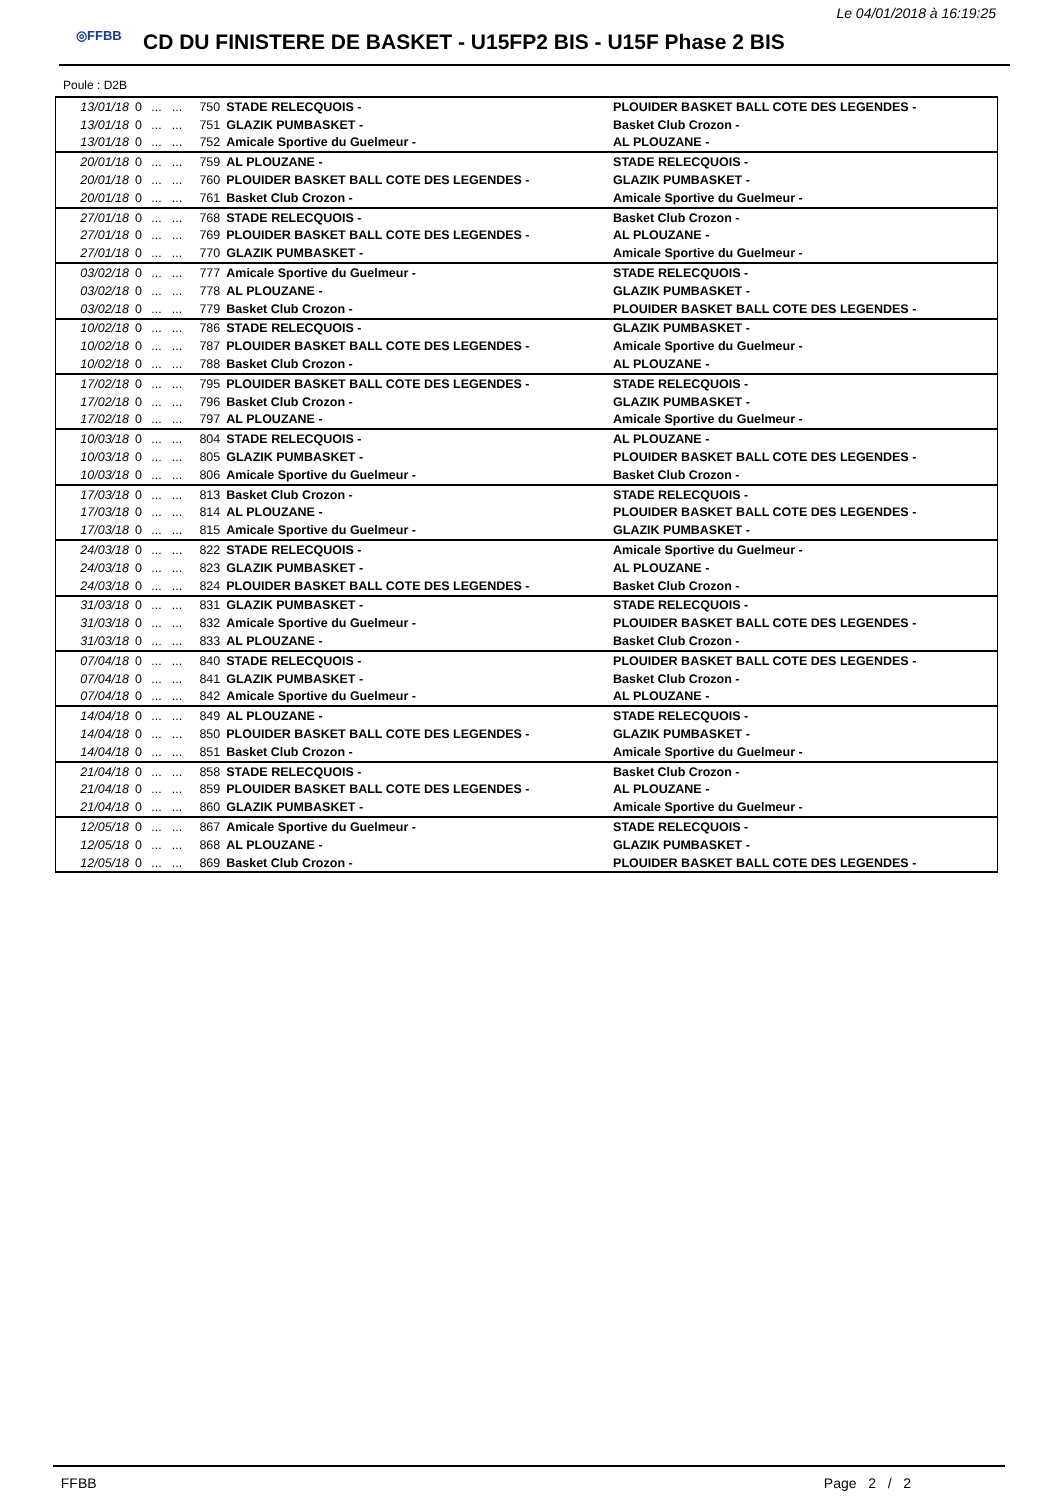Le 04/01/2018 à 16:19:25
◎FFBB
CD DU FINISTERE DE BASKET - U15FP2 BIS - U15F Phase 2 BIS
Poule : D2B
| 13/01/18 | 0 | ... | ... | 750 | STADE RELECQUOIS - | PLOUIDER BASKET BALL COTE DES LEGENDES - |
| 13/01/18 | 0 | ... | ... | 751 | GLAZIK PUMBASKET - | Basket Club Crozon - |
| 13/01/18 | 0 | ... | ... | 752 | Amicale Sportive du Guelmeur - | AL PLOUZANE - |
| 20/01/18 | 0 | ... | ... | 759 | AL PLOUZANE - | STADE RELECQUOIS - |
| 20/01/18 | 0 | ... | ... | 760 | PLOUIDER BASKET BALL COTE DES LEGENDES - | GLAZIK PUMBASKET - |
| 20/01/18 | 0 | ... | ... | 761 | Basket Club Crozon - | Amicale Sportive du Guelmeur - |
| 27/01/18 | 0 | ... | ... | 768 | STADE RELECQUOIS - | Basket Club Crozon - |
| 27/01/18 | 0 | ... | ... | 769 | PLOUIDER BASKET BALL COTE DES LEGENDES - | AL PLOUZANE - |
| 27/01/18 | 0 | ... | ... | 770 | GLAZIK PUMBASKET - | Amicale Sportive du Guelmeur - |
| 03/02/18 | 0 | ... | ... | 777 | Amicale Sportive du Guelmeur - | STADE RELECQUOIS - |
| 03/02/18 | 0 | ... | ... | 778 | AL PLOUZANE - | GLAZIK PUMBASKET - |
| 03/02/18 | 0 | ... | ... | 779 | Basket Club Crozon - | PLOUIDER BASKET BALL COTE DES LEGENDES - |
| 10/02/18 | 0 | ... | ... | 786 | STADE RELECQUOIS - | GLAZIK PUMBASKET - |
| 10/02/18 | 0 | ... | ... | 787 | PLOUIDER BASKET BALL COTE DES LEGENDES - | Amicale Sportive du Guelmeur - |
| 10/02/18 | 0 | ... | ... | 788 | Basket Club Crozon - | AL PLOUZANE - |
| 17/02/18 | 0 | ... | ... | 795 | PLOUIDER BASKET BALL COTE DES LEGENDES - | STADE RELECQUOIS - |
| 17/02/18 | 0 | ... | ... | 796 | Basket Club Crozon - | GLAZIK PUMBASKET - |
| 17/02/18 | 0 | ... | ... | 797 | AL PLOUZANE - | Amicale Sportive du Guelmeur - |
| 10/03/18 | 0 | ... | ... | 804 | STADE RELECQUOIS - | AL PLOUZANE - |
| 10/03/18 | 0 | ... | ... | 805 | GLAZIK PUMBASKET - | PLOUIDER BASKET BALL COTE DES LEGENDES - |
| 10/03/18 | 0 | ... | ... | 806 | Amicale Sportive du Guelmeur - | Basket Club Crozon - |
| 17/03/18 | 0 | ... | ... | 813 | Basket Club Crozon - | STADE RELECQUOIS - |
| 17/03/18 | 0 | ... | ... | 814 | AL PLOUZANE - | PLOUIDER BASKET BALL COTE DES LEGENDES - |
| 17/03/18 | 0 | ... | ... | 815 | Amicale Sportive du Guelmeur - | GLAZIK PUMBASKET - |
| 24/03/18 | 0 | ... | ... | 822 | STADE RELECQUOIS - | Amicale Sportive du Guelmeur - |
| 24/03/18 | 0 | ... | ... | 823 | GLAZIK PUMBASKET - | AL PLOUZANE - |
| 24/03/18 | 0 | ... | ... | 824 | PLOUIDER BASKET BALL COTE DES LEGENDES - | Basket Club Crozon - |
| 31/03/18 | 0 | ... | ... | 831 | GLAZIK PUMBASKET - | STADE RELECQUOIS - |
| 31/03/18 | 0 | ... | ... | 832 | Amicale Sportive du Guelmeur - | PLOUIDER BASKET BALL COTE DES LEGENDES - |
| 31/03/18 | 0 | ... | ... | 833 | AL PLOUZANE - | Basket Club Crozon - |
| 07/04/18 | 0 | ... | ... | 840 | STADE RELECQUOIS - | PLOUIDER BASKET BALL COTE DES LEGENDES - |
| 07/04/18 | 0 | ... | ... | 841 | GLAZIK PUMBASKET - | Basket Club Crozon - |
| 07/04/18 | 0 | ... | ... | 842 | Amicale Sportive du Guelmeur - | AL PLOUZANE - |
| 14/04/18 | 0 | ... | ... | 849 | AL PLOUZANE - | STADE RELECQUOIS - |
| 14/04/18 | 0 | ... | ... | 850 | PLOUIDER BASKET BALL COTE DES LEGENDES - | GLAZIK PUMBASKET - |
| 14/04/18 | 0 | ... | ... | 851 | Basket Club Crozon - | Amicale Sportive du Guelmeur - |
| 21/04/18 | 0 | ... | ... | 858 | STADE RELECQUOIS - | Basket Club Crozon - |
| 21/04/18 | 0 | ... | ... | 859 | PLOUIDER BASKET BALL COTE DES LEGENDES - | AL PLOUZANE - |
| 21/04/18 | 0 | ... | ... | 860 | GLAZIK PUMBASKET - | Amicale Sportive du Guelmeur - |
| 12/05/18 | 0 | ... | ... | 867 | Amicale Sportive du Guelmeur - | STADE RELECQUOIS - |
| 12/05/18 | 0 | ... | ... | 868 | AL PLOUZANE - | GLAZIK PUMBASKET - |
| 12/05/18 | 0 | ... | ... | 869 | Basket Club Crozon - | PLOUIDER BASKET BALL COTE DES LEGENDES - |
FFBB Page 2 / 2